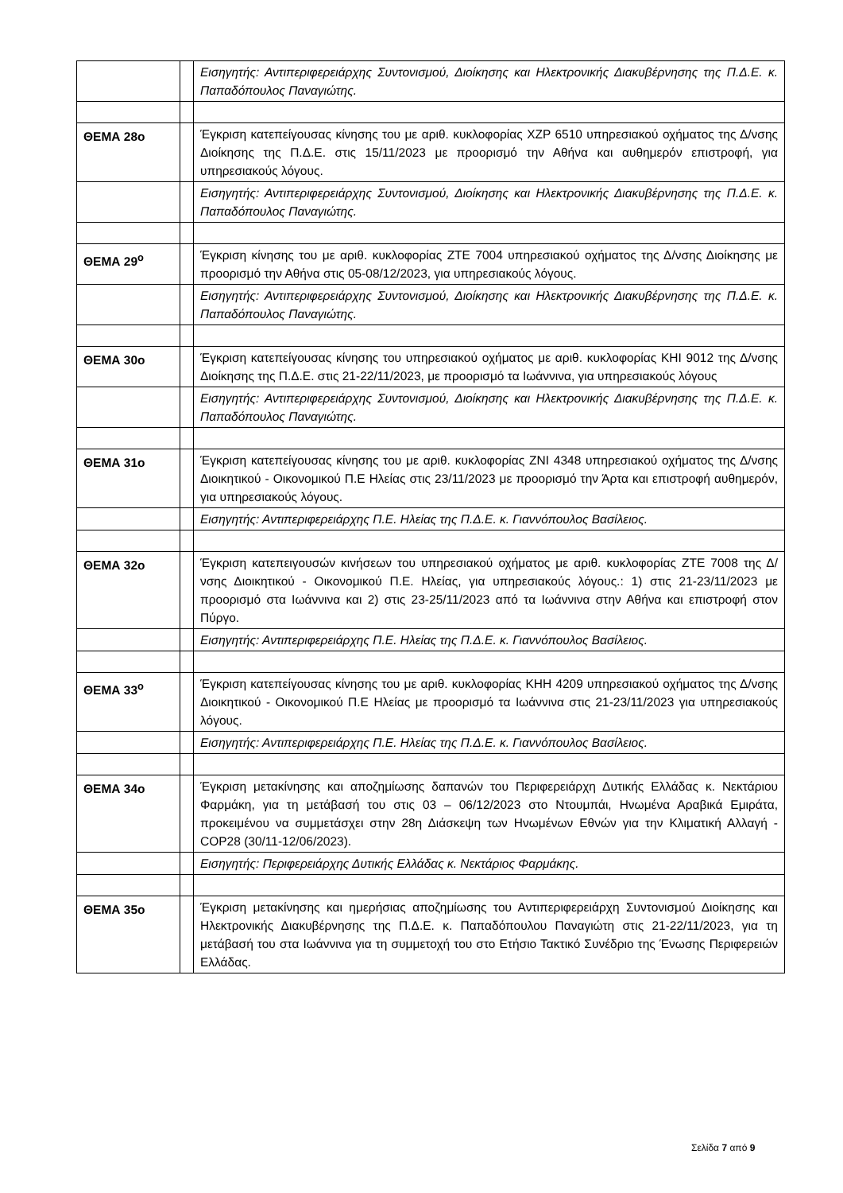| | | Εισηγητής: Αντιπεριφερειάρχης Συντονισμού, Διοίκησης και Ηλεκτρονικής Διακυβέρνησης της Π.Δ.Ε. κ. Παπαδόπουλος Παναγιώτης. |
| ΘΕΜΑ 28ο | | Έγκριση κατεπείγουσας κίνησης του με αριθ. κυκλοφορίας ΧΖΡ 6510 υπηρεσιακού οχήματος της Δ/νσης Διοίκησης της Π.Δ.Ε. στις 15/11/2023 με προορισμό την Αθήνα και αυθημερόν επιστροφή, για υπηρεσιακούς λόγους. |
| | | Εισηγητής: Αντιπεριφερειάρχης Συντονισμού, Διοίκησης και Ηλεκτρονικής Διακυβέρνησης της Π.Δ.Ε. κ. Παπαδόπουλος Παναγιώτης. |
| ΘΕΜΑ 29<sup>ο</sup> | | Έγκριση κίνησης του με αριθ. κυκλοφορίας ΖΤΕ 7004 υπηρεσιακού οχήματος της Δ/νσης Διοίκησης με προορισμό την Αθήνα στις 05-08/12/2023, για υπηρεσιακούς λόγους. |
| | | Εισηγητής: Αντιπεριφερειάρχης Συντονισμού, Διοίκησης και Ηλεκτρονικής Διακυβέρνησης της Π.Δ.Ε. κ. Παπαδόπουλος Παναγιώτης. |
| ΘΕΜΑ 30ο | | Έγκριση κατεπείγουσας κίνησης του υπηρεσιακού οχήματος με αριθ. κυκλοφορίας ΚΗΙ 9012 της Δ/νσης Διοίκησης της Π.Δ.Ε. στις 21-22/11/2023, με προορισμό τα Ιωάννινα, για υπηρεσιακούς λόγους |
| | | Εισηγητής: Αντιπεριφερειάρχης Συντονισμού, Διοίκησης και Ηλεκτρονικής Διακυβέρνησης της Π.Δ.Ε. κ. Παπαδόπουλος Παναγιώτης. |
| ΘΕΜΑ 31ο | | Έγκριση κατεπείγουσας κίνησης του με αριθ. κυκλοφορίας ΖΝΙ 4348 υπηρεσιακού οχήματος της Δ/νσης Διοικητικού - Οικονομικού Π.Ε Ηλείας στις 23/11/2023 με προορισμό την Άρτα και επιστροφή αυθημερόν, για υπηρεσιακούς λόγους. |
| | | Εισηγητής: Αντιπεριφερειάρχης Π.Ε. Ηλείας της Π.Δ.Ε. κ. Γιαννόπουλος Βασίλειος. |
| ΘΕΜΑ 32ο | | Έγκριση κατεπειγουσών κινήσεων του υπηρεσιακού οχήματος με αριθ. κυκλοφορίας ΖΤΕ 7008 της Δ/νσης Διοικητικού - Οικονομικού Π.Ε. Ηλείας, για υπηρεσιακούς λόγους.: 1) στις 21-23/11/2023 με προορισμό στα Ιωάννινα και 2) στις 23-25/11/2023 από τα Ιωάννινα στην Αθήνα και επιστροφή στον Πύργο. |
| | | Εισηγητής: Αντιπεριφερειάρχης Π.Ε. Ηλείας της Π.Δ.Ε. κ. Γιαννόπουλος Βασίλειος. |
| ΘΕΜΑ 33<sup>ο</sup> | | Έγκριση κατεπείγουσας κίνησης του με αριθ. κυκλοφορίας ΚΗΗ 4209 υπηρεσιακού οχήματος της Δ/νσης Διοικητικού - Οικονομικού Π.Ε Ηλείας με προορισμό τα Ιωάννινα στις 21-23/11/2023 για υπηρεσιακούς λόγους. |
| | | Εισηγητής: Αντιπεριφερειάρχης Π.Ε. Ηλείας της Π.Δ.Ε. κ. Γιαννόπουλος Βασίλειος. |
| ΘΕΜΑ 34ο | | Έγκριση μετακίνησης και αποζημίωσης δαπανών του Περιφερειάρχη Δυτικής Ελλάδας κ. Νεκτάριου Φαρμάκη, για τη μετάβασή του στις 03 – 06/12/2023 στο Ντουμπάι, Ηνωμένα Αραβικά Εμιράτα, προκειμένου να συμμετάσχει στην 28η Διάσκεψη των Ηνωμένων Εθνών για την Κλιματική Αλλαγή - COP28 (30/11-12/06/2023). |
| | | Εισηγητής: Περιφερειάρχης Δυτικής Ελλάδας κ. Νεκτάριος Φαρμάκης. |
| ΘΕΜΑ 35ο | | Έγκριση μετακίνησης και ημερήσιας αποζημίωσης του Αντιπεριφερειάρχη Συντονισμού Διοίκησης και Ηλεκτρονικής Διακυβέρνησης της Π.Δ.Ε. κ. Παπαδόπουλου Παναγιώτη στις 21-22/11/2023, για τη μετάβασή του στα Ιωάννινα για τη συμμετοχή του στο Ετήσιο Τακτικό Συνέδριο της Ένωσης Περιφερειών Ελλάδας. |
Σελίδα 7 από 9